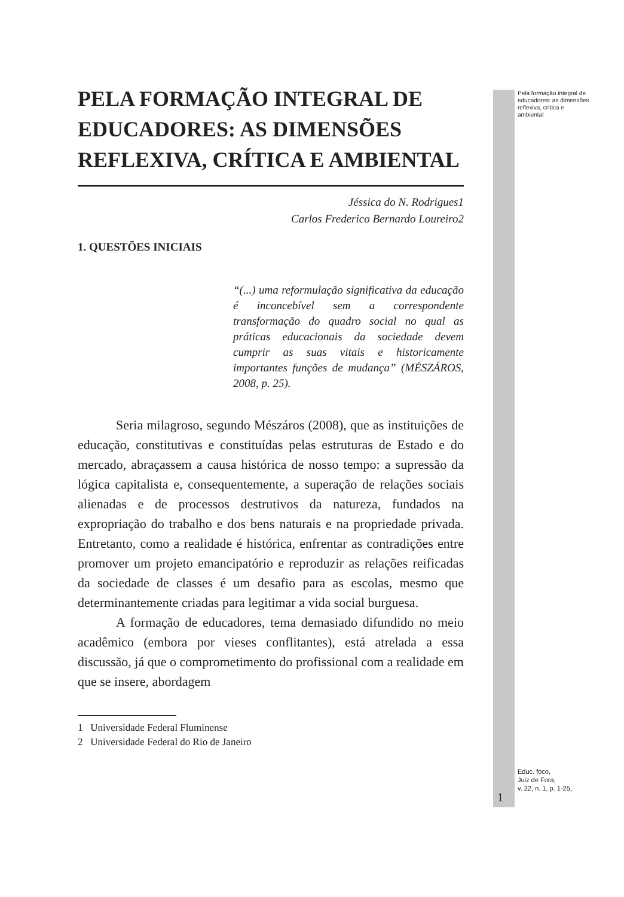PELA FORMAÇÃO INTEGRAL DE EDUCADORES: AS DIMENSÕES REFLEXIVA, CRÍTICA E AMBIENTAL
Jéssica do N. Rodrigues1
Carlos Frederico Bernardo Loureiro2
1. QUESTÕES INICIAIS
“(...) uma reformulação significativa da educação é inconcebível sem a correspondente transformação do quadro social no qual as práticas educacionais da sociedade devem cumprir as suas vitais e historicamente importantes funções de mudança” (MÉSZÁROS, 2008, p. 25).
Seria milagroso, segundo Mészáros (2008), que as instituições de educação, constitutivas e constituídas pelas estruturas de Estado e do mercado, abraçassem a causa histórica de nosso tempo: a supressão da lógica capitalista e, consequentemente, a superação de relações sociais alienadas e de processos destrutivos da natureza, fundados na expropriação do trabalho e dos bens naturais e na propriedade privada. Entretanto, como a realidade é histórica, enfrentar as contradições entre promover um projeto emancipatório e reproduzir as relações reificadas da sociedade de classes é um desafio para as escolas, mesmo que determinantemente criadas para legitimar a vida social burguesa.
A formação de educadores, tema demasiado difundido no meio acadêmico (embora por vieses conflitantes), está atrelada a essa discussão, já que o comprometimento do profissional com a realidade em que se insere, abordagem
1 Universidade Federal Fluminense
2 Universidade Federal do Rio de Janeiro
Pela formação integral de educadores: as dimensões reflexiva, crítica e ambiental
Educ. foco,
Juiz de Fora,
v. 22, n. 1, p. 1-25,
1